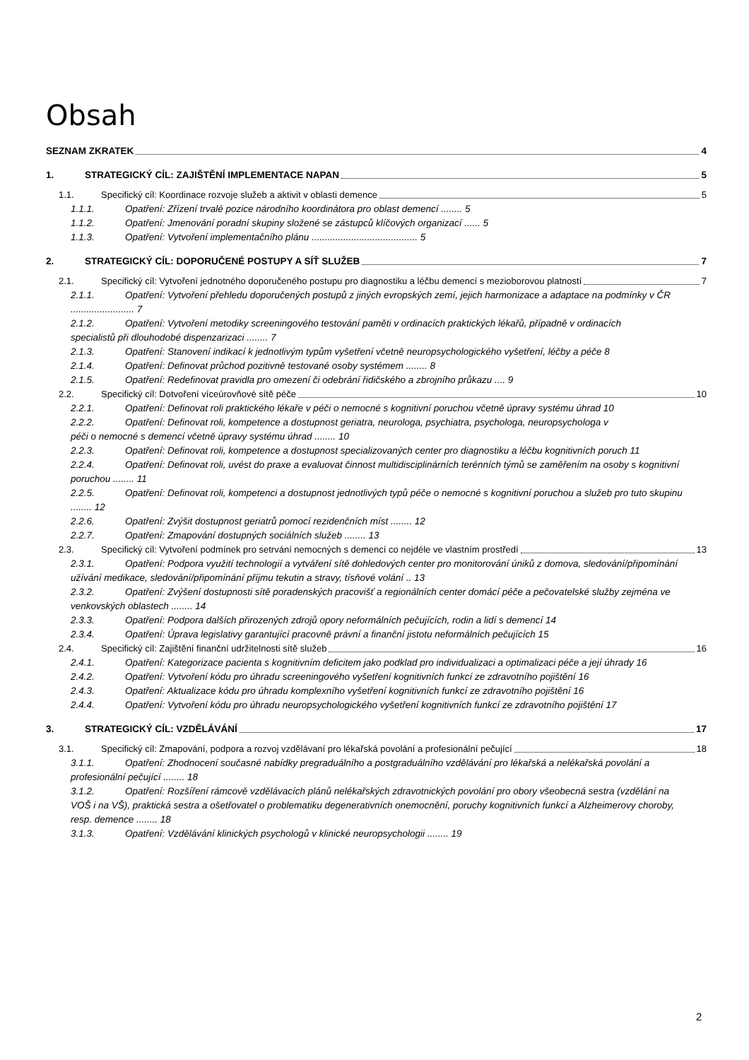Obsah
SEZNAM ZKRATEK 4
1. STRATEGICKÝ CÍL: ZAJIŠTĚNÍ IMPLEMENTACE NAPAN 5
1.1. Specifický cíl: Koordinace rozvoje služeb a aktivit v oblasti demence 5
1.1.1. Opatření: Zřízení trvalé pozice národního koordinátora pro oblast demencí ........ 5
1.1.2. Opatření: Jmenování poradní skupiny složené se zástupců klíčových organizací ...... 5
1.1.3. Opatření: Vytvoření implementačního plánu ........................................ 5
2. STRATEGICKÝ CÍL: DOPORUČENÉ POSTUPY A SÍŤ SLUŽEB 7
2.1. Specifický cíl: Vytvoření jednotného doporučeného postupu pro diagnostiku a léčbu demencí s mezioborovou platností 7
2.1.1. Opatření: Vytvoření přehledu doporučených postupů z jiných evropských zemí, jejich harmonizace a adaptace na podmínky v ČR ........................ 7
2.1.2. Opatření: Vytvoření metodiky screeningového testování paměti v ordinacích praktických lékařů, případně v ordinacích specialistů při dlouhodobé dispenzarizaci ........ 7
2.1.3. Opatření: Stanovení indikací k jednotlivým typům vyšetření včetně neuropsychologického vyšetření, léčby a péče 8
2.1.4. Opatření: Definovat průchod pozitivně testované osoby systémem ........ 8
2.1.5. Opatření: Redefinovat pravidla pro omezení či odebrání řidičského a zbrojního průkazu .... 9
2.2. Specifický cíl: Dotvoření víceúrovňové sítě péče 10
2.2.1. Opatření: Definovat roli praktického lékaře v péči o nemocné s kognitivní poruchou včetně úpravy systému úhrad 10
2.2.2. Opatření: Definovat roli, kompetence a dostupnost geriatra, neurologa, psychiatra, psychologa, neuropsychologa v péči o nemocné s demencí včetně úpravy systému úhrad ........ 10
2.2.3. Opatření: Definovat roli, kompetence a dostupnost specializovaných center pro diagnostiku a léčbu kognitivních poruch 11
2.2.4. Opatření: Definovat roli, uvést do praxe a evaluovat činnost multidisciplinárních terénních týmů se zaměřením na osoby s kognitivní poruchou ........ 11
2.2.5. Opatření: Definovat roli, kompetenci a dostupnost jednotlivých typů péče o nemocné s kognitivní poruchou a služeb pro tuto skupinu ........ 12
2.2.6. Opatření: Zvýšit dostupnost geriatrů pomocí rezidenčních míst ........ 12
2.2.7. Opatření: Zmapování dostupných sociálních služeb ........ 13
2.3. Specifický cíl: Vytvoření podmínek pro setrvání nemocných s demencí co nejdéle ve vlastním prostředí 13
2.3.1. Opatření: Podpora využití technologií a vytváření sítě dohledových center pro monitorování úniků z domova, sledování/připomínání užívání medikace, sledování/připomínání příjmu tekutin a stravy, tísňové volání .. 13
2.3.2. Opatření: Zvýšení dostupnosti sítě poradenských pracovišť a regionálních center domácí péče a pečovatelské služby zejména ve venkovských oblastech ........ 14
2.3.3. Opatření: Podpora dalších přirozených zdrojů opory neformálních pečujících, rodin a lidí s demencí 14
2.3.4. Opatření: Úprava legislativy garantující pracovně právní a finanční jistotu neformálních pečujících 15
2.4. Specifický cíl: Zajištění finanční udržitelnosti sítě služeb 16
2.4.1. Opatření: Kategorizace pacienta s kognitivním deficitem jako podklad pro individualizaci a optimalizaci péče a její úhrady 16
2.4.2. Opatření: Vytvoření kódu pro úhradu screeningového vyšetření kognitivních funkcí ze zdravotního pojištění 16
2.4.3. Opatření: Aktualizace kódu pro úhradu komplexního vyšetření kognitivních funkcí ze zdravotního pojištění 16
2.4.4. Opatření: Vytvoření kódu pro úhradu neuropsychologického vyšetření kognitivních funkcí ze zdravotního pojištění 17
3. STRATEGICKÝ CÍL: VZDĚLÁVÁNÍ 17
3.1. Specifický cíl: Zmapování, podpora a rozvoj vzdělávaní pro lékařská povolání a profesionální pečující 18
3.1.1. Opatření: Zhodnocení současné nabídky pregraduálního a postgraduálního vzdělávání pro lékařská a nelékařská povolání a profesionální pečující ........ 18
3.1.2. Opatření: Rozšíření rámcově vzdělávacích plánů nelékařských zdravotnických povolání pro obory všeobecná sestra (vzdělání na VOŠ i na VŠ), praktická sestra a ošetřovatel o problematiku degenerativních onemocnění, poruchy kognitivních funkcí a Alzheimerovy choroby, resp. demence ........ 18
3.1.3. Opatření: Vzdělávání klinických psychologů v klinické neuropsychologii ........ 19
2